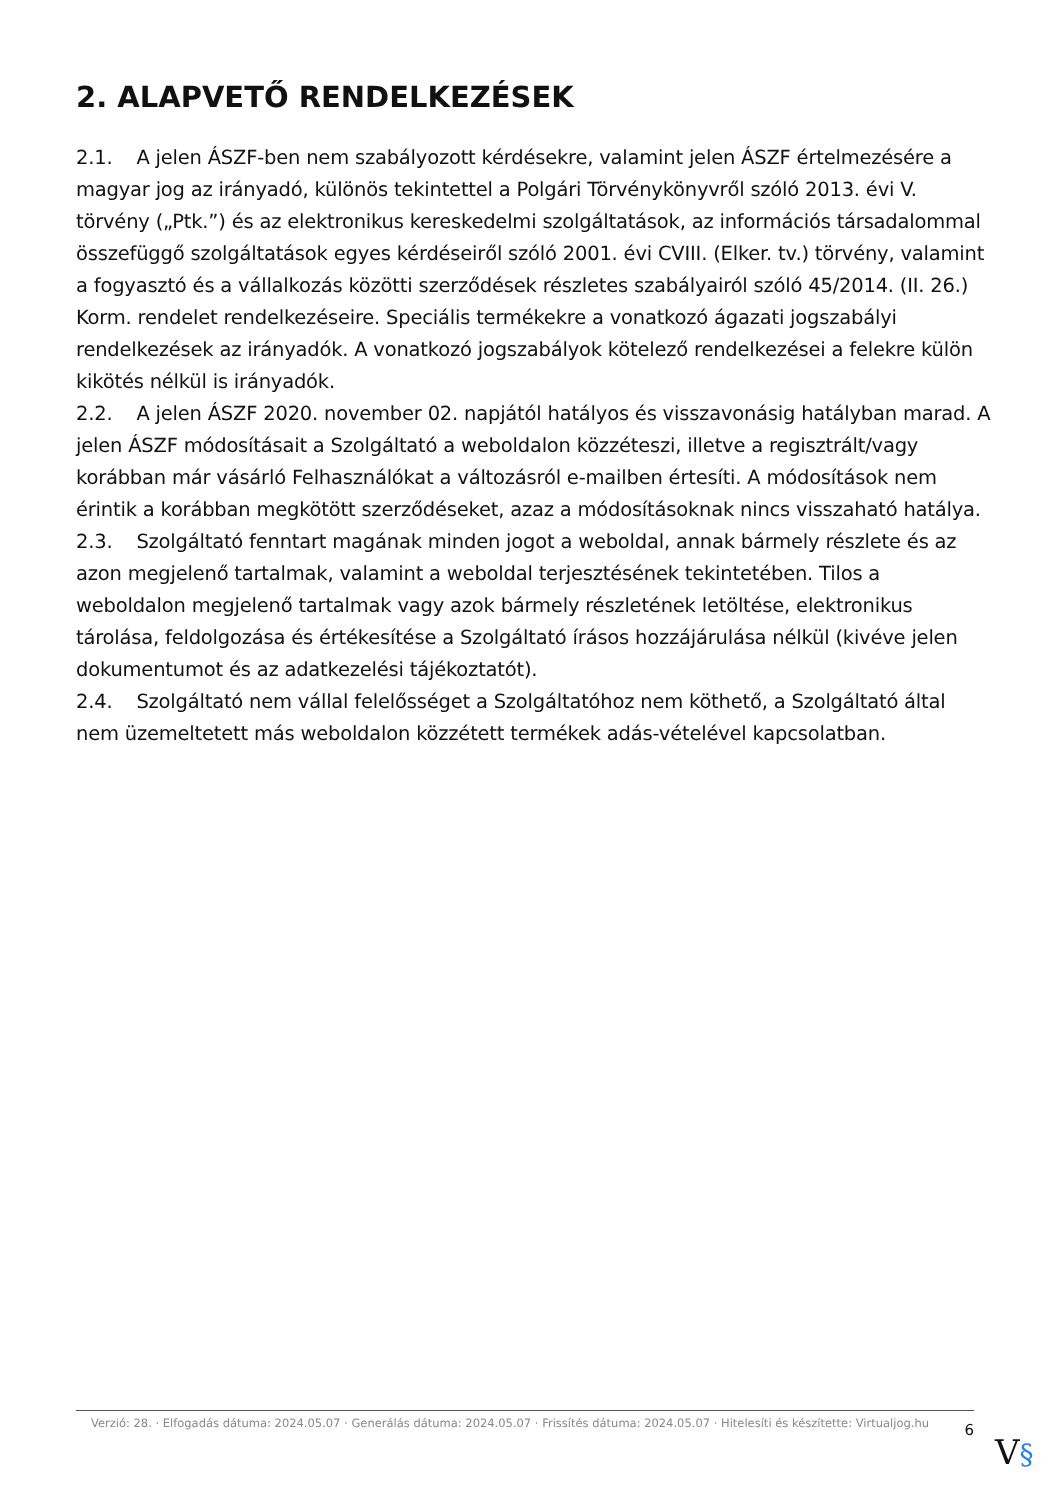2. ALAPVETŐ RENDELKEZÉSEK
2.1. A jelen ÁSZF-ben nem szabályozott kérdésekre, valamint jelen ÁSZF értelmezésére a magyar jog az irányadó, különös tekintettel a Polgári Törvénykönyvről szóló 2013. évi V. törvény („Ptk.”) és az elektronikus kereskedelmi szolgáltatások, az információs társadalommal összefüggő szolgáltatások egyes kérdéseiről szóló 2001. évi CVIII. (Elker. tv.) törvény, valamint a fogyasztó és a vállalkozás közötti szerződések részletes szabályairól szóló 45/2014. (II. 26.) Korm. rendelet rendelkezéseire. Speciális termékekre a vonatkozó ágazati jogszabályi rendelkezések az irányadók. A vonatkozó jogszabályok kötelező rendelkezései a felekre külön kikötés nélkül is irányadók.
2.2. A jelen ÁSZF 2020. november 02. napjától hatályos és visszavonásig hatályban marad. A jelen ÁSZF módosításait a Szolgáltató a weboldalon közzéteszi, illetve a regisztrált/vagy korábban már vásárló Felhasználókat a változásról e-mailben értesíti. A módosítások nem érintik a korábban megkötött szerződéseket, azaz a módosításoknak nincs visszaható hatálya.
2.3. Szolgáltató fenntart magának minden jogot a weboldal, annak bármely részlete és az azon megjelenő tartalmak, valamint a weboldal terjesztésének tekintetében. Tilos a weboldalon megjelenő tartalmak vagy azok bármely részletének letöltése, elektronikus tárolása, feldolgozása és értékesítése a Szolgáltató írásos hozzájárulása nélkül (kivéve jelen dokumentumot és az adatkezelési tájékoztatót).
2.4. Szolgáltató nem vállal felelősséget a Szolgáltatóhoz nem köthető, a Szolgáltató által nem üzemeltetett más weboldalon közzétett termékek adás-vételével kapcsolatban.
Verzió: 28. · Elfogadás dátuma: 2024.05.07 · Generálás dátuma: 2024.05.07 · Frissítés dátuma: 2024.05.07 · Hitelesíti és készítette: Virtualjog.hu
6
V§